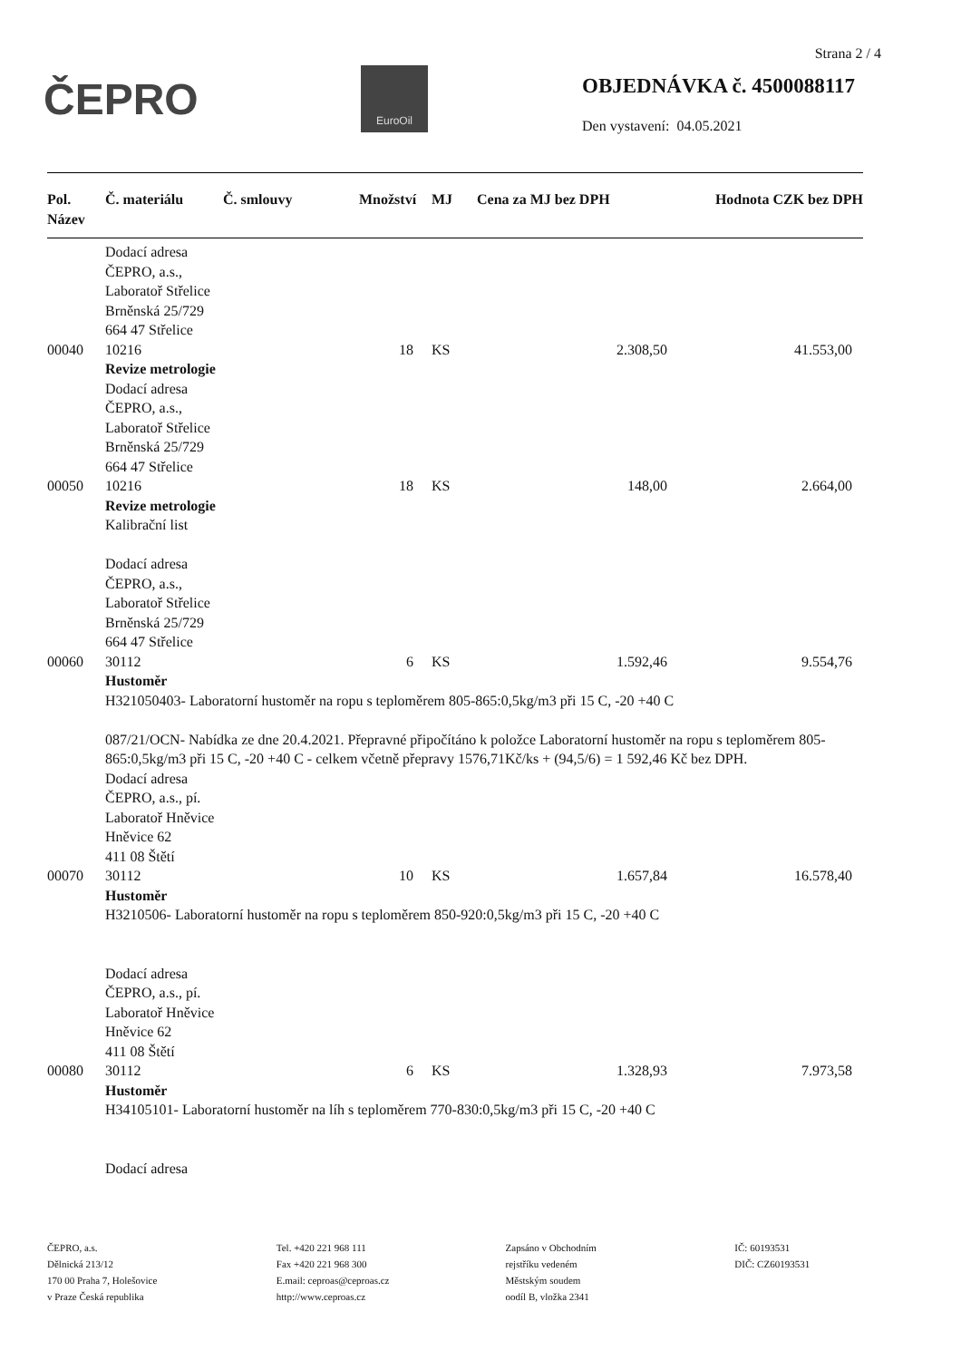Strana 2 / 4
ČEPRO
EuroOil
OBJEDNÁVKA č. 4500088117
Den vystavení: 04.05.2021
| Pol. Název | Č. materiálu | Č. smlouvy | Množství | MJ | Cena za MJ bez DPH | Hodnota CZK bez DPH |
| --- | --- | --- | --- | --- | --- | --- |
| | Dodací adresa ČEPRO, a.s., Laboratoř Střelice Brněnská 25/729 664 47 Střelice | | | | | |
| 00040 | 10216 | | 18 | KS | 2.308,50 | 41.553,00 |
| | Revize metrologie Dodací adresa ČEPRO, a.s., Laboratoř Střelice Brněnská 25/729 664 47 Střelice | | | | | |
| 00050 | 10216 | | 18 | KS | 148,00 | 2.664,00 |
| | Revize metrologie Kalibrační list Dodací adresa ČEPRO, a.s., Laboratoř Střelice Brněnská 25/729 664 47 Střelice | | | | | |
| 00060 | 30112 | | 6 | KS | 1.592,46 | 9.554,76 |
| | Hustoměr H321050403- Laboratorní hustoměr na ropu s teploměrem 805-865:0,5kg/m3 při 15 C, -20 +40 C 087/21/OCN- Nabídka ze dne 20.4.2021. Přepravné připočítáno k položce Laboratorní hustoměr na ropu s teploměrem 805-865:0,5kg/m3 při 15 C, -20 +40 C - celkem včetně přepravy 1576,71Kč/ks + (94,5/6) = 1 592,46 Kč bez DPH. Dodací adresa ČEPRO, a.s., pí. Laboratoř Hněvice Hněvice 62 411 08 Štětí | | | | | |
| 00070 | 30112 | | 10 | KS | 1.657,84 | 16.578,40 |
| | Hustoměr H3210506- Laboratorní hustoměr na ropu s teploměrem 850-920:0,5kg/m3 při 15 C, -20 +40 C Dodací adresa ČEPRO, a.s., pí. Laboratoř Hněvice Hněvice 62 411 08 Štětí | | | | | |
| 00080 | 30112 | | 6 | KS | 1.328,93 | 7.973,58 |
| | Hustoměr H34105101- Laboratorní hustoměr na líh s teploměrem 770-830:0,5kg/m3 při 15 C, -20 +40 C Dodací adresa | | | | | |
ČEPRO, a.s.
Dělnická 213/12
170 00 Praha 7, Holešovice
v Praze Česká republika
Tel. +420 221 968 111
Fax +420 221 968 300
E.mail: ceproas@ceproas.cz
http://www.ceproas.cz
Zapsáno v Obchodním
rejstříku vedeném
Městským soudem
oodíl B, vložka 2341
IČ: 60193531
DIČ: CZ60193531